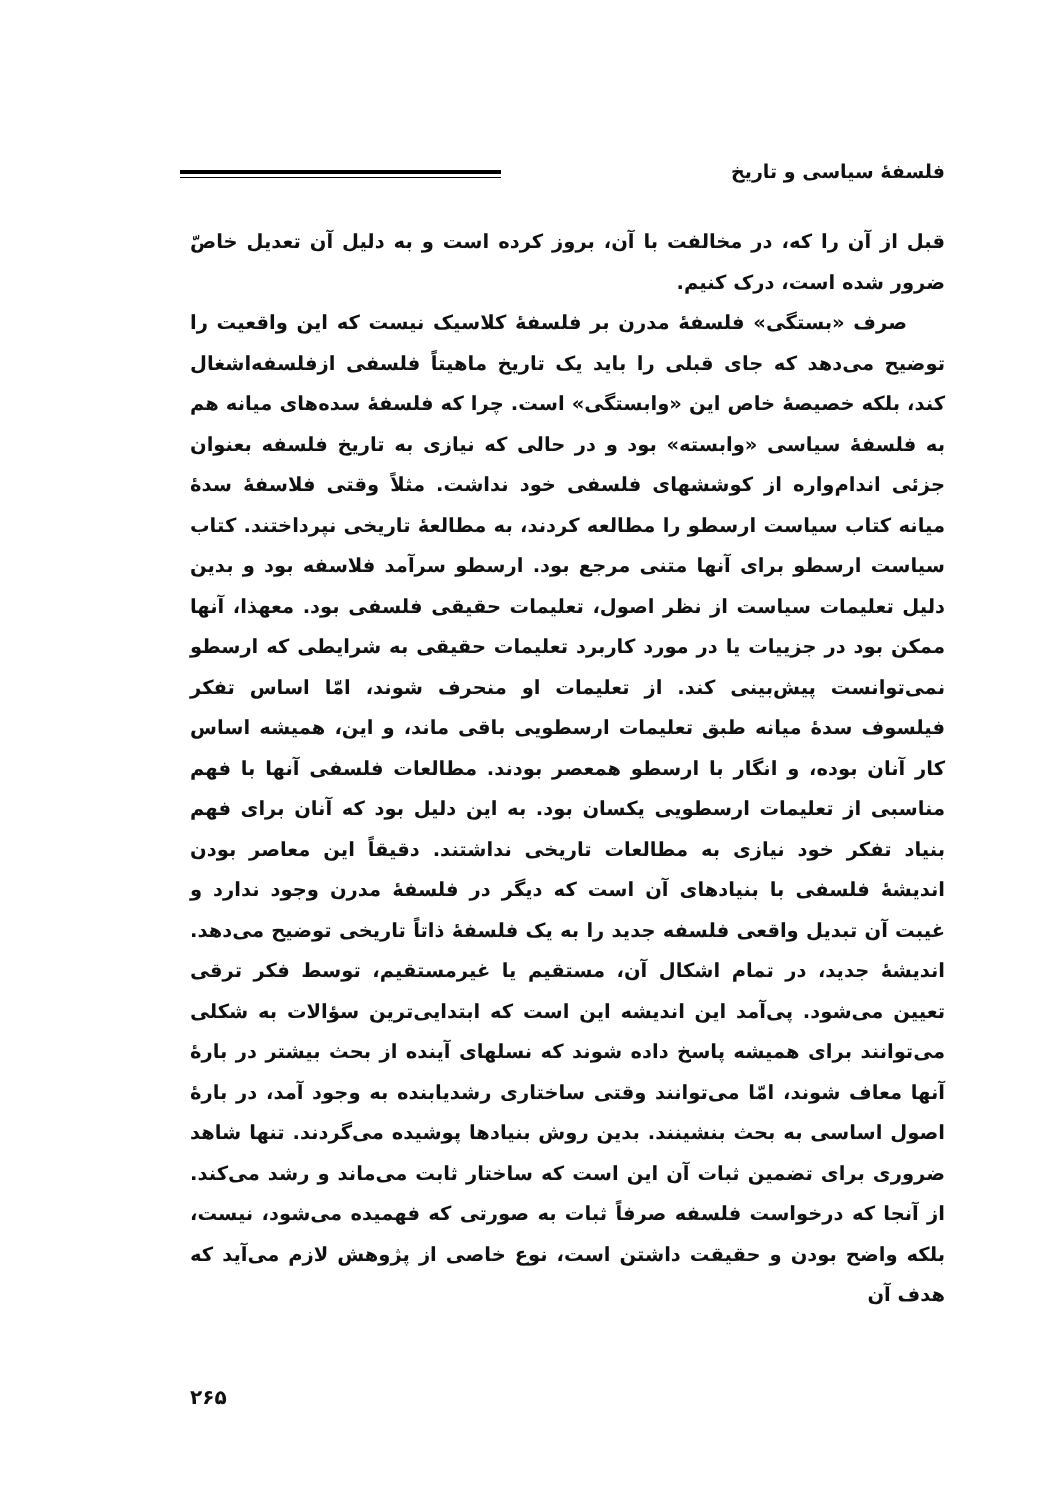فلسفهٔ سیاسی و تاریخ
قبل از آن را که، در مخالفت با آن، بروز کرده است و به دلیل آن تعدیل خاصّ ضرور شده است، درک کنیم.
صرف «بستگی» فلسفهٔ مدرن بر فلسفهٔ کلاسیک نیست که این واقعیت را توضیح می‌دهد که جای قبلی را باید یک تاریخ ماهیتاً فلسفی ازفلسفه‌اشغال کند، بلکه خصیصهٔ خاص این «وابستگی» است. چرا که فلسفهٔ سده‌های میانه هم به فلسفهٔ سیاسی «وابسته» بود و در حالی که نیازی به تاریخ فلسفه بعنوان جزئی اندام‌واره از کوششهای فلسفی خود نداشت. مثلاً وقتی فلاسفهٔ سدهٔ میانه کتاب سیاست ارسطو را مطالعه کردند، به مطالعهٔ تاریخی نپرداختند. کتاب سیاست ارسطو برای آنها متنی مرجع بود. ارسطو سرآمد فلاسفه بود و بدین دلیل تعلیمات سیاست از نظر اصول، تعلیمات حقیقی فلسفی بود. معهذا، آنها ممکن بود در جزییات یا در مورد کاربرد تعلیمات حقیقی به شرایطی که ارسطو نمی‌توانست پیش‌بینی کند. از تعلیمات او منحرف شوند، امّا اساس تفکر فیلسوف سدهٔ میانه طبق تعلیمات ارسطویی باقی ماند، و این، همیشه اساس کار آنان بوده، و انگار با ارسطو همعصر بودند. مطالعات فلسفی آنها با فهم مناسبی از تعلیمات ارسطویی یکسان بود. به این دلیل بود که آنان برای فهم بنیاد تفکر خود نیازی به مطالعات تاریخی نداشتند. دقیقاً این معاصر بودن اندیشهٔ فلسفی با بنیادهای آن است که دیگر در فلسفهٔ مدرن وجود ندارد و غیبت آن تبدیل واقعی فلسفه جدید را به یک فلسفهٔ ذاتاً تاریخی توضیح می‌دهد. اندیشهٔ جدید، در تمام اشکال آن، مستقیم یا غیرمستقیم، توسط فکر ترقی تعیین می‌شود. پی‌آمد این اندیشه این است که ابتدایی‌ترین سؤالات به شکلی می‌توانند برای همیشه پاسخ داده شوند که نسلهای آینده از بحث بیشتر در بارهٔ آنها معاف شوند، امّا می‌توانند وقتی ساختاری رشدیابنده به وجود آمد، در بارهٔ اصول اساسی به بحث بنشینند. بدین روش بنیادها پوشیده می‌گردند. تنها شاهد ضروری برای تضمین ثبات آن این است که ساختار ثابت می‌ماند و رشد می‌کند. از آنجا که درخواست فلسفه صرفاً ثبات به صورتی که فهمیده می‌شود، نیست، بلکه واضح بودن و حقیقت داشتن است، نوع خاصی از پژوهش لازم می‌آید که هدف آن
۲۶۵